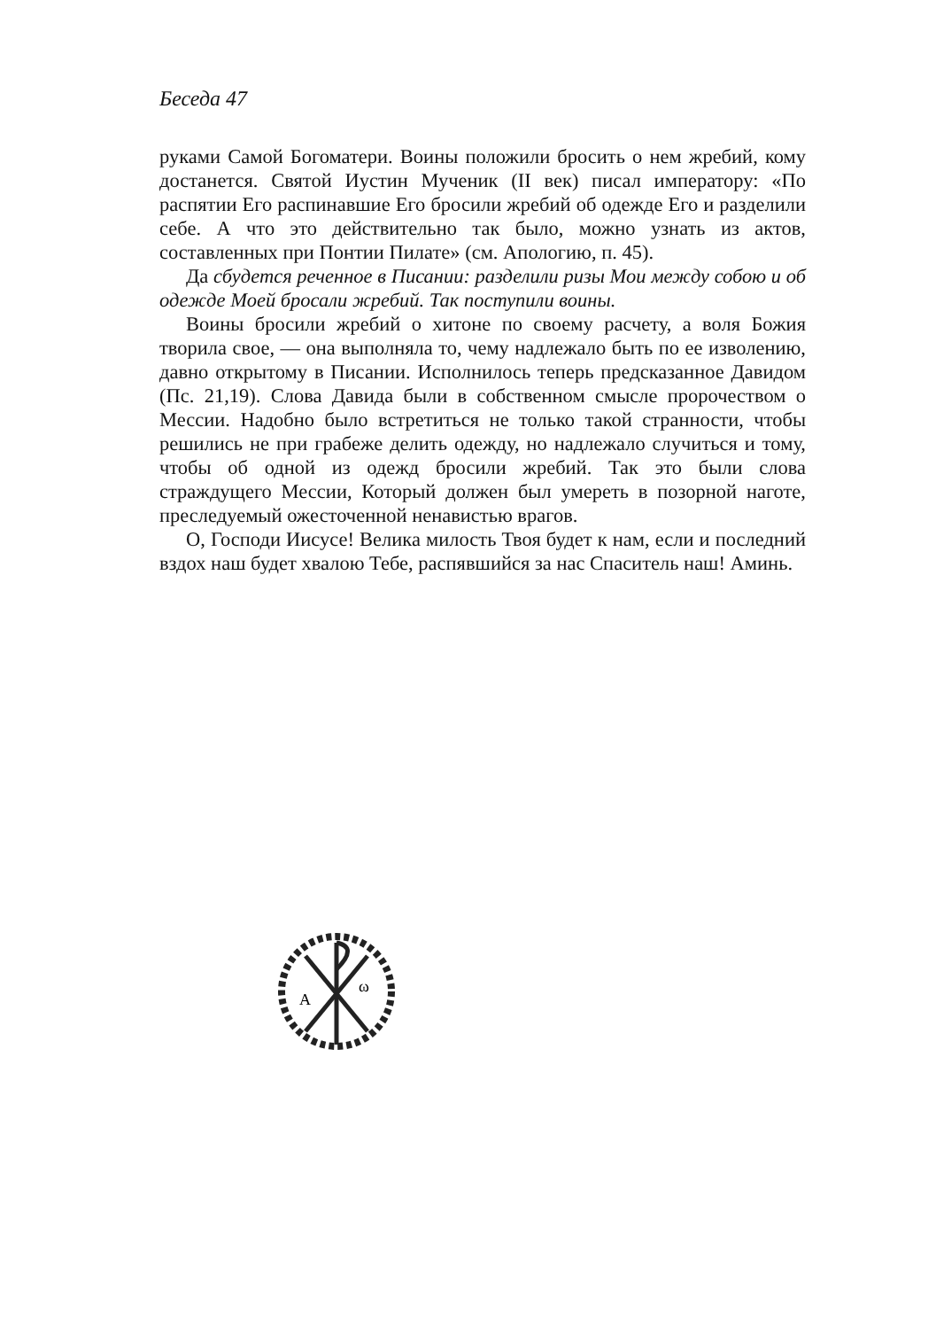Беседа 47
руками Самой Богоматери. Воины положили бросить о нем жребий, кому достанется. Святой Иустин Мученик (II век) писал императору: «По распятии Его распинавшие Его бросили жребий об одежде Его и разделили себе. А что это действительно так было, можно узнать из актов, составленных при Понтии Пилате» (см. Апологию, п. 45).
Да сбудется реченное в Писании: разделили ризы Мои между собою и об одежде Моей бросали жребий. Так поступили воины.
Воины бросили жребий о хитоне по своему расчету, а воля Божия творила свое, — она выполняла то, чему надлежало быть по ее изволению, давно открытому в Писании. Исполнилось теперь предсказанное Давидом (Пс. 21,19). Слова Давида были в собственном смысле пророчеством о Мессии. Надобно было встретиться не только такой странности, чтобы решились не при грабеже делить одежду, но надлежало случиться и тому, чтобы об одной из одежд бросили жребий. Так это были слова страждущего Мессии, Который должен был умереть в позорной наготе, преследуемый ожесточенной ненавистью врагов.
О, Господи Иисусе! Велика милость Твоя будет к нам, если и последний вздох наш будет хвалою Тебе, распявшийся за нас Спаситель наш! Аминь.
A
ω